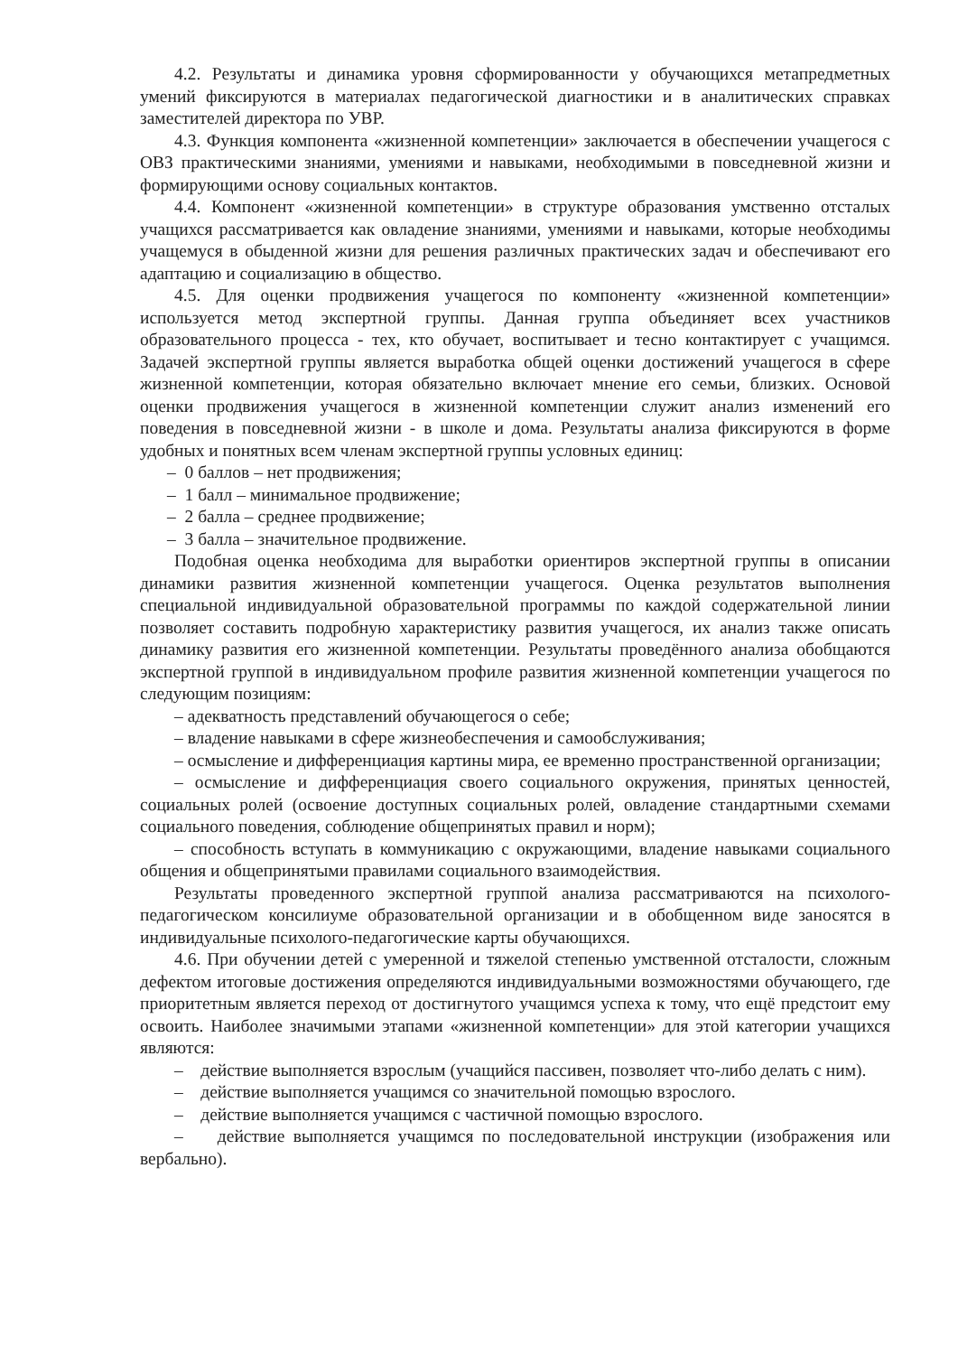4.2. Результаты и динамика уровня сформированности у обучающихся метапредметных умений фиксируются в материалах педагогической диагностики и в аналитических справках заместителей директора по УВР.
4.3. Функция компонента «жизненной компетенции» заключается в обеспечении учащегося с ОВЗ практическими знаниями, умениями и навыками, необходимыми в повседневной жизни и формирующими основу социальных контактов.
4.4. Компонент «жизненной компетенции» в структуре образования умственно отсталых учащихся рассматривается как овладение знаниями, умениями и навыками, которые необходимы учащемуся в обыденной жизни для решения различных практических задач и обеспечивают его адаптацию и социализацию в общество.
4.5. Для оценки продвижения учащегося по компоненту «жизненной компетенции» используется метод экспертной группы. Данная группа объединяет всех участников образовательного процесса - тех, кто обучает, воспитывает и тесно контактирует с учащимся. Задачей экспертной группы является выработка общей оценки достижений учащегося в сфере жизненной компетенции, которая обязательно включает мнение его семьи, близких. Основой оценки продвижения учащегося в жизненной компетенции служит анализ изменений его поведения в повседневной жизни - в школе и дома. Результаты анализа фиксируются в форме удобных и понятных всем членам экспертной группы условных единиц:
– 0 баллов – нет продвижения;
– 1 балл – минимальное продвижение;
– 2 балла – среднее продвижение;
– 3 балла – значительное продвижение.
Подобная оценка необходима для выработки ориентиров экспертной группы в описании динамики развития жизненной компетенции учащегося. Оценка результатов выполнения специальной индивидуальной образовательной программы по каждой содержательной линии позволяет составить подробную характеристику развития учащегося, их анализ также описать динамику развития его жизненной компетенции. Результаты проведённого анализа обобщаются экспертной группой в индивидуальном профиле развития жизненной компетенции учащегося по следующим позициям:
– адекватность представлений обучающегося о себе;
– владение навыками в сфере жизнеобеспечения и самообслуживания;
– осмысление и дифференциация картины мира, ее временно пространственной организации;
– осмысление и дифференциация своего социального окружения, принятых ценностей, социальных ролей (освоение доступных социальных ролей, овладение стандартными схемами социального поведения, соблюдение общепринятых правил и норм);
– способность вступать в коммуникацию с окружающими, владение навыками социального общения и общепринятыми правилами социального взаимодействия.
Результаты проведенного экспертной группой анализа рассматриваются на психолого-педагогическом консилиуме образовательной организации и в обобщенном виде заносятся в индивидуальные психолого-педагогические карты обучающихся.
4.6. При обучении детей с умеренной и тяжелой степенью умственной отсталости, сложным дефектом итоговые достижения определяются индивидуальными возможностями обучающего, где приоритетным является переход от достигнутого учащимся успеха к тому, что ещё предстоит ему освоить. Наиболее значимыми этапами «жизненной компетенции» для этой категории учащихся являются:
– действие выполняется взрослым (учащийся пассивен, позволяет что-либо делать с ним).
– действие выполняется учащимся со значительной помощью взрослого.
– действие выполняется учащимся с частичной помощью взрослого.
– действие выполняется учащимся по последовательной инструкции (изображения или вербально).